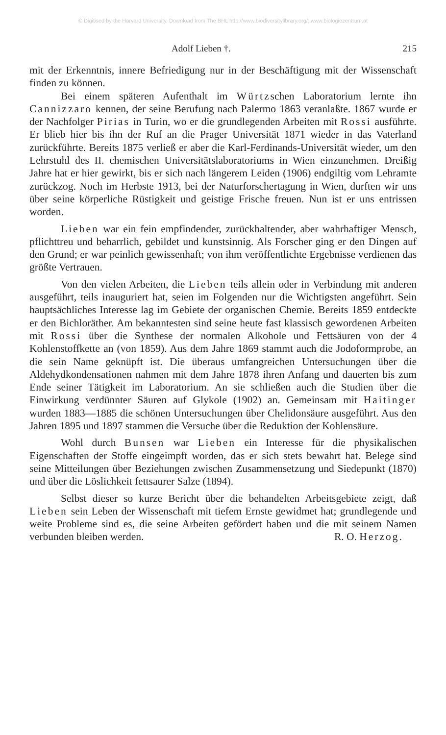© Digitised by the Harvard University, Download from The BHL http://www.biodiversitylibrary.org/; www.biologiezentrum.at
Adolf Lieben †. 215
mit der Erkenntnis, innere Befriedigung nur in der Beschäftigung mit der Wissenschaft finden zu können.
Bei einem späteren Aufenthalt im Würtzschen Laboratorium lernte ihn Cannizzaro kennen, der seine Berufung nach Palermo 1863 veranlaßte. 1867 wurde er der Nachfolger Pirias in Turin, wo er die grundlegenden Arbeiten mit Rossi ausführte. Er blieb hier bis ihn der Ruf an die Prager Universität 1871 wieder in das Vaterland zurückführte. Bereits 1875 verließ er aber die Karl-Ferdinands-Universität wieder, um den Lehrstuhl des II. chemischen Universitätslaboratoriums in Wien einzunehmen. Dreißig Jahre hat er hier gewirkt, bis er sich nach längerem Leiden (1906) endgiltig vom Lehramte zurückzog. Noch im Herbste 1913, bei der Naturforschertagung in Wien, durften wir uns über seine körperliche Rüstigkeit und geistige Frische freuen. Nun ist er uns entrissen worden.
Lieben war ein fein empfindender, zurückhaltender, aber wahrhaftiger Mensch, pflichttreu und beharrlich, gebildet und kunstsinnig. Als Forscher ging er den Dingen auf den Grund; er war peinlich gewissenhaft; von ihm veröffentlichte Ergebnisse verdienen das größte Vertrauen.
Von den vielen Arbeiten, die Lieben teils allein oder in Verbindung mit anderen ausgeführt, teils inauguriert hat, seien im Folgenden nur die Wichtigsten angeführt. Sein hauptsächliches Interesse lag im Gebiete der organischen Chemie. Bereits 1859 entdeckte er den Bichloräther. Am bekanntesten sind seine heute fast klassisch gewordenen Arbeiten mit Rossi über die Synthese der normalen Alkohole und Fettsäuren von der 4 Kohlenstoffkette an (von 1859). Aus dem Jahre 1869 stammt auch die Jodoformprobe, an die sein Name geknüpft ist. Die überaus umfangreichen Untersuchungen über die Aldehydkondensationen nahmen mit dem Jahre 1878 ihren Anfang und dauerten bis zum Ende seiner Tätigkeit im Laboratorium. An sie schließen auch die Studien über die Einwirkung verdünnter Säuren auf Glykole (1902) an. Gemeinsam mit Haitinger wurden 1883—1885 die schönen Untersuchungen über Chelidonsäure ausgeführt. Aus den Jahren 1895 und 1897 stammen die Versuche über die Reduktion der Kohlensäure.
Wohl durch Bunsen war Lieben ein Interesse für die physikalischen Eigenschaften der Stoffe eingeimpft worden, das er sich stets bewahrt hat. Belege sind seine Mitteilungen über Beziehungen zwischen Zusammensetzung und Siedepunkt (1870) und über die Löslichkeit fettsaurer Salze (1894).
Selbst dieser so kurze Bericht über die behandelten Arbeitsgebiete zeigt, daß Lieben sein Leben der Wissenschaft mit tiefem Ernste gewidmet hat; grundlegende und weite Probleme sind es, die seine Arbeiten gefördert haben und die mit seinem Namen verbunden bleiben werden. R. O. Herzog.